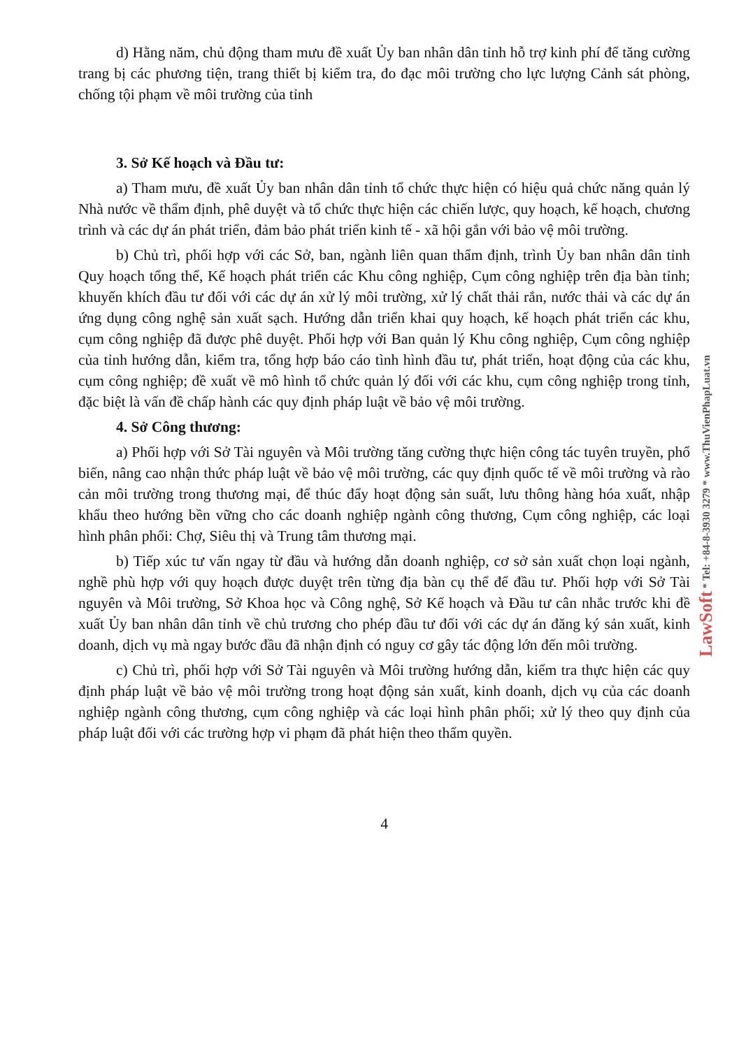LawSoft * Tel: +84-8-3930 3279 * www.ThuVienPhapLuat.vn
d) Hằng năm, chủ động tham mưu đề xuất Ủy ban nhân dân tỉnh hỗ trợ kinh phí để tăng cường trang bị các phương tiện, trang thiết bị kiểm tra, đo đạc môi trường cho lực lượng Cảnh sát phòng, chống tội phạm về môi trường của tỉnh
3. Sở Kế hoạch và Đầu tư:
a) Tham mưu, đề xuất Ủy ban nhân dân tỉnh tổ chức thực hiện có hiệu quả chức năng quản lý Nhà nước về thẩm định, phê duyệt và tổ chức thực hiện các chiến lược, quy hoạch, kế hoạch, chương trình và các dự án phát triển, đảm bảo phát triển kinh tế - xã hội gắn với bảo vệ môi trường.
b) Chủ trì, phối hợp với các Sở, ban, ngành liên quan thẩm định, trình Ủy ban nhân dân tỉnh Quy hoạch tổng thể, Kế hoạch phát triển các Khu công nghiệp, Cụm công nghiệp trên địa bàn tỉnh; khuyến khích đầu tư đối với các dự án xử lý môi trường, xử lý chất thải rắn, nước thải và các dự án ứng dụng công nghệ sản xuất sạch. Hướng dẫn triển khai quy hoạch, kế hoạch phát triển các khu, cụm công nghiệp đã được phê duyệt. Phối hợp với Ban quản lý Khu công nghiệp, Cụm công nghiệp của tỉnh hướng dẫn, kiểm tra, tổng hợp báo cáo tình hình đầu tư, phát triển, hoạt động của các khu, cụm công nghiệp; đề xuất về mô hình tổ chức quản lý đối với các khu, cụm công nghiệp trong tỉnh, đặc biệt là vấn đề chấp hành các quy định pháp luật về bảo vệ môi trường.
4. Sở Công thương:
a) Phối hợp với Sở Tài nguyên và Môi trường tăng cường thực hiện công tác tuyên truyền, phổ biến, nâng cao nhận thức pháp luật về bảo vệ môi trường, các quy định quốc tế về môi trường và rào cản môi trường trong thương mại, để thúc đẩy hoạt động sản suất, lưu thông hàng hóa xuất, nhập khẩu theo hướng bền vững cho các doanh nghiệp ngành công thương, Cụm công nghiệp, các loại hình phân phối: Chợ, Siêu thị và Trung tâm thương mại.
b) Tiếp xúc tư vấn ngay từ đầu và hướng dẫn doanh nghiệp, cơ sở sản xuất chọn loại ngành, nghề phù hợp với quy hoạch được duyệt trên từng địa bàn cụ thể để đầu tư. Phối hợp với Sở Tài nguyên và Môi trường, Sở Khoa học và Công nghệ, Sở Kế hoạch và Đầu tư cân nhắc trước khi đề xuất Ủy ban nhân dân tỉnh về chủ trương cho phép đầu tư đối với các dự án đăng ký sản xuất, kinh doanh, dịch vụ mà ngay bước đầu đã nhận định có nguy cơ gây tác động lớn đến môi trường.
c) Chủ trì, phối hợp với Sở Tài nguyên và Môi trường hướng dẫn, kiểm tra thực hiện các quy định pháp luật về bảo vệ môi trường trong hoạt động sản xuất, kinh doanh, dịch vụ của các doanh nghiệp ngành công thương, cụm công nghiệp và các loại hình phân phối; xử lý theo quy định của pháp luật đối với các trường hợp vi phạm đã phát hiện theo thẩm quyền.
4